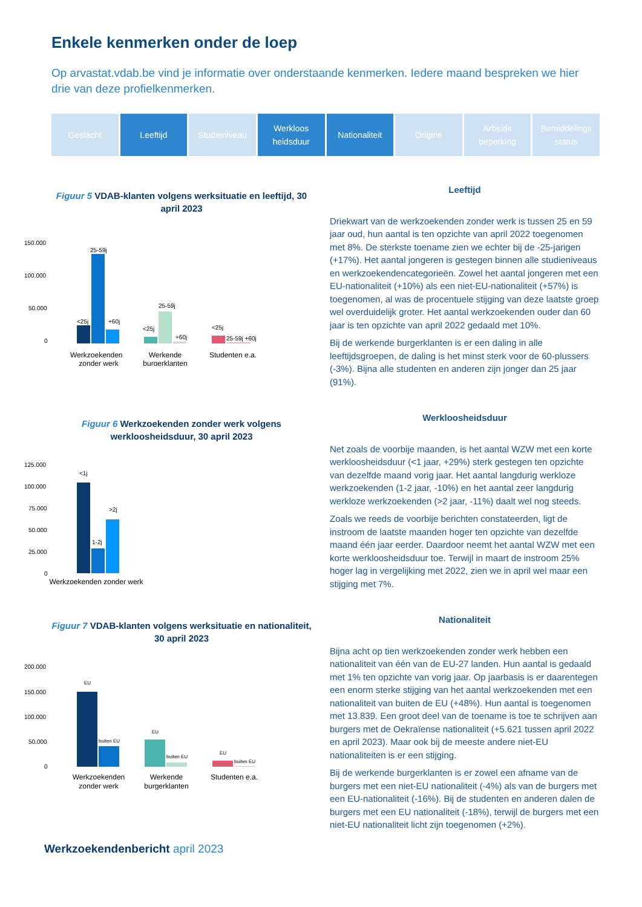Enkele kenmerken onder de loep
Op arvastat.vdab.be vind je informatie over onderstaande kenmerken. Iedere maand bespreken we hier drie van deze profielkenmerken.
Geslacht Leeftijd Studieniveau Werkloos
heidsduur
Nationaliteit Origine Arbeids
beperking
Bemiddelings
status
Figuur 5 VDAB-klanten volgens werksituatie en leeftijd, 30 april 2023
150.000
100.000
50.000
0
<25j
25-59j
+60j
<25j
25-59j
+60j
<25j
25-59j +60j
Werkzoekenden
zonder werk
Werkende
burgerklanten
Studenten e.a.
Leeftijd
Driekwart van de werkzoekenden zonder werk is tussen 25 en 59 jaar oud, hun aantal is ten opzichte van april 2022 toegenomen met 8%. De sterkste toename zien we echter bij de -25-jarigen (+17%). Het aantal jongeren is gestegen binnen alle studieniveaus en werkzoekendencategorieën. Zowel het aantal jongeren met een EU-nationaliteit (+10%) als een niet-EU-nationaliteit (+57%) is toegenomen, al was de procentuele stijging van deze laatste groep wel overduidelijk groter. Het aantal werkzoekenden ouder dan 60 jaar is ten opzichte van april 2022 gedaald met 10%.
Bij de werkende burgerklanten is er een daling in alle leeftijdsgroepen, de daling is het minst sterk voor de 60-plussers (-3%). Bijna alle studenten en anderen zijn jonger dan 25 jaar (91%).
Figuur 6 Werkzoekenden zonder werk volgens werkloosheidsduur, 30 april 2023
125.000
100.000
75.000
50.000
25.000
0
<1j
1-2j
>2j
Werkzoekenden zonder werk
Werkloosheidsduur
Net zoals de voorbije maanden, is het aantal WZW met een korte werkloosheidsduur (<1 jaar, +29%) sterk gestegen ten opzichte van dezelfde maand vorig jaar. Het aantal langdurig werkloze werkzoekenden (1-2 jaar, -10%) en het aantal zeer langdurig werkloze werkzoekenden (>2 jaar, -11%) daalt wel nog steeds.
Zoals we reeds de voorbije berichten constateerden, ligt de instroom de laatste maanden hoger ten opzichte van dezelfde maand één jaar eerder. Daardoor neemt het aantal WZW met een korte werkloosheidsduur toe. Terwijl in maart de instroom 25% hoger lag in vergelijking met 2022, zien we in april wel maar een stijging met 7%.
Figuur 7 VDAB-klanten volgens werksituatie en nationaliteit, 30 april 2023
200.000
150.000
100.000
50.000
0
EU
buiten EU
EU
buiten EU
EU
buiten EU
Werkzoekenden
zonder werk
Werkende
burgerklanten
Studenten e.a.
Nationaliteit
Bijna acht op tien werkzoekenden zonder werk hebben een nationaliteit van één van de EU-27 landen. Hun aantal is gedaald met 1% ten opzichte van vorig jaar. Op jaarbasis is er daarentegen een enorm sterke stijging van het aantal werkzoekenden met een nationaliteit van buiten de EU (+48%). Hun aantal is toegenomen met 13.839. Een groot deel van de toename is toe te schrijven aan burgers met de Oekraïense nationaliteit (+5.621 tussen april 2022 en april 2023). Maar ook bij de meeste andere niet-EU nationaliteiten is er een stijging.
Bij de werkende burgerklanten is er zowel een afname van de burgers met een niet-EU nationaliteit (-4%) als van de burgers met een EU-nationaliteit (-16%). Bij de studenten en anderen dalen de burgers met een EU nationaliteit (-18%), terwijl de burgers met een niet-EU nationaliteit licht zijn toegenomen (+2%).
Werkzoekendenbericht april 2023